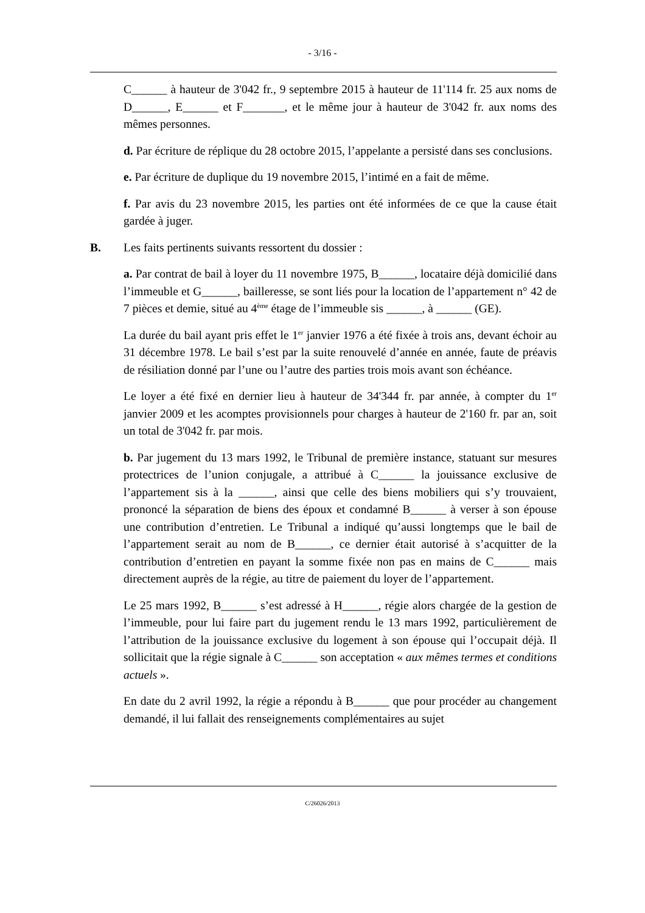- 3/16 -
C______ à hauteur de 3'042 fr., 9 septembre 2015 à hauteur de 11'114 fr. 25 aux noms de D______, E______ et F_______, et le même jour à hauteur de 3'042 fr. aux noms des mêmes personnes.
d. Par écriture de réplique du 28 octobre 2015, l’appelante a persisté dans ses conclusions.
e. Par écriture de duplique du 19 novembre 2015, l’intimé en a fait de même.
f. Par avis du 23 novembre 2015, les parties ont été informées de ce que la cause était gardée à juger.
B. Les faits pertinents suivants ressortent du dossier :
a. Par contrat de bail à loyer du 11 novembre 1975, B______, locataire déjà domicilié dans l’immeuble et G______, bailleresse, se sont liés pour la location de l’appartement n° 42 de 7 pièces et demie, situé au 4<sup>ème</sup> étage de l’immeuble sis ______, à ______ (GE).
La durée du bail ayant pris effet le 1<sup>er</sup> janvier 1976 a été fixée à trois ans, devant échoir au 31 décembre 1978. Le bail s’est par la suite renouvelé d’année en année, faute de préavis de résiliation donné par l’une ou l’autre des parties trois mois avant son échéance.
Le loyer a été fixé en dernier lieu à hauteur de 34'344 fr. par année, à compter du 1<sup>er</sup> janvier 2009 et les acomptes provisionnels pour charges à hauteur de 2'160 fr. par an, soit un total de 3'042 fr. par mois.
b. Par jugement du 13 mars 1992, le Tribunal de première instance, statuant sur mesures protectrices de l’union conjugale, a attribué à C______ la jouissance exclusive de l’appartement sis à la ______, ainsi que celle des biens mobiliers qui s’y trouvaient, prononcé la séparation de biens des époux et condamné B______ à verser à son épouse une contribution d’entretien. Le Tribunal a indiqué qu’aussi longtemps que le bail de l’appartement serait au nom de B______, ce dernier était autorisé à s’acquitter de la contribution d’entretien en payant la somme fixée non pas en mains de C______ mais directement auprès de la régie, au titre de paiement du loyer de l’appartement.
Le 25 mars 1992, B______ s’est adressé à H______, régie alors chargée de la gestion de l’immeuble, pour lui faire part du jugement rendu le 13 mars 1992, particulièrement de l’attribution de la jouissance exclusive du logement à son épouse qui l’occupait déjà. Il sollicitait que la régie signale à C______ son acceptation « aux mêmes termes et conditions actuels ».
En date du 2 avril 1992, la régie a répondu à B______ que pour procéder au changement demandé, il lui fallait des renseignements complémentaires au sujet
C/26026/2013